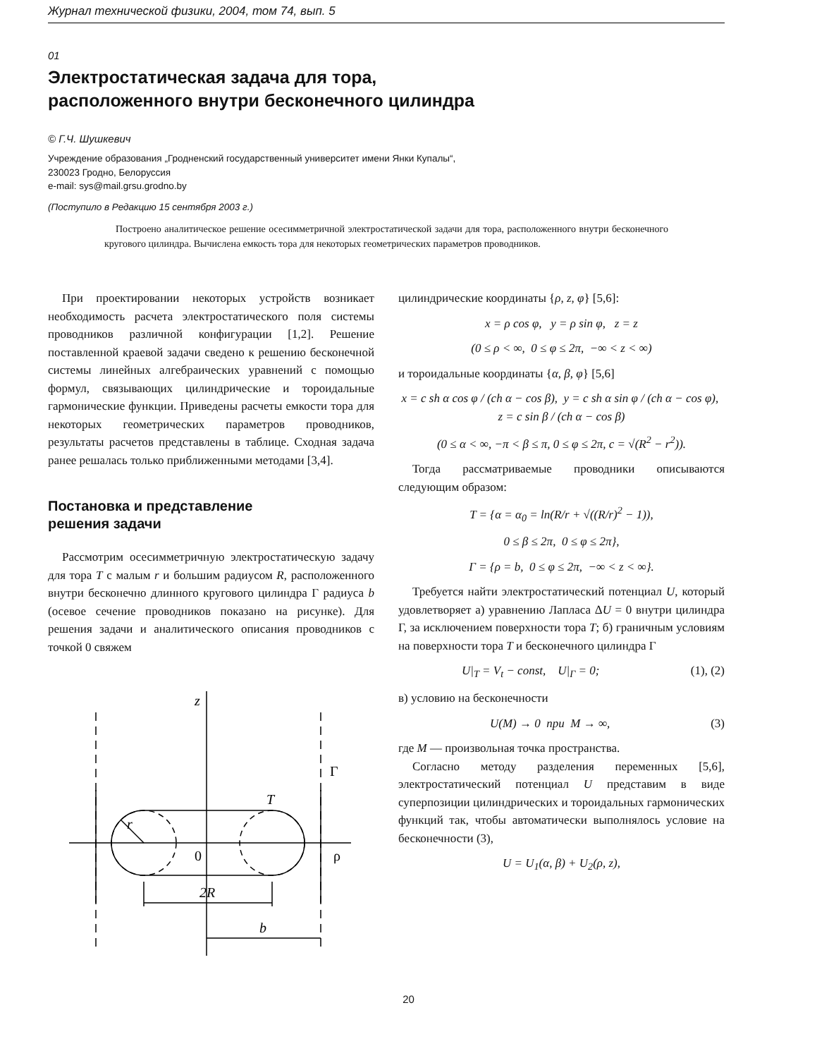Журнал технической физики, 2004, том 74, вып. 5
01
Электростатическая задача для тора,
расположенного внутри бесконечного цилиндра
© Г.Ч. Шушкевич
Учреждение образования „Гродненский государственный университет имени Янки Купалы“,
230023 Гродно, Белоруссия
e-mail: sys@mail.grsu.grodno.by
(Поступило в Редакцию 15 сентября 2003 г.)
Построено аналитическое решение осесимметричной электростатической задачи для тора, расположенного внутри бесконечного кругового цилиндра. Вычислена емкость тора для некоторых геометрических параметров проводников.
При проектировании некоторых устройств возникает необходимость расчета электростатического поля системы проводников различной конфигурации [1,2]. Решение поставленной краевой задачи сведено к решению бесконечной системы линейных алгебраических уравнений с помощью формул, связывающих цилиндрические и тороидальные гармонические функции. Приведены расчеты емкости тора для некоторых геометрических параметров проводников, результаты расчетов представлены в таблице. Сходная задача ранее решалась только приближенными методами [3,4].
Постановка и представление
решения задачи
Рассмотрим осесимметричную электростатическую задачу для тора T с малым r и большим радиусом R, расположенного внутри бесконечно длинного кругового цилиндра Γ радиуса b (осевое сечение проводников показано на рисунке). Для решения задачи и аналитического описания проводников с точкой 0 свяжем
z
Γ
T
r
0
ρ
2R
b
цилиндрические координаты {ρ, z, φ} [5,6]:
x = ρ cos φ, y = ρ sin φ, z = z
(0 ≤ ρ < ∞, 0 ≤ φ ≤ 2π, −∞ < z < ∞)
и тороидальные координаты {α, β, φ} [5,6]
x = c sh α cos φ / (ch α − cos β), y = c sh α sin φ / (ch α − cos φ), z = c sin β / (ch α − cos β)
(0 ≤ α < ∞, −π < β ≤ π, 0 ≤ φ ≤ 2π, c = √(R<sup>2</sup> − r<sup>2</sup>)).
Тогда рассматриваемые проводники описываются следующим образом:
T = {α = α<sub>0</sub> = ln(R/r + √((R/r)<sup>2</sup> − 1)),
0 ≤ β ≤ 2π, 0 ≤ φ ≤ 2π},
Γ = {ρ = b, 0 ≤ φ ≤ 2π, −∞ < z < ∞}.
Требуется найти электростатический потенциал U, который удовлетворяет а) уравнению Лапласа ΔU = 0 внутри цилиндра Γ, за исключением поверхности тора T; б) граничным условиям на поверхности тора T и бесконечного цилиндра Γ
U|<sub>T</sub> = V<sub>t</sub> − const, U|<sub>Γ</sub> = 0; (1), (2)
в) условию на бесконечности
U(M) → 0 при M → ∞, (3)
где M — произвольная точка пространства.
Согласно методу разделения переменных [5,6], электростатический потенциал U представим в виде суперпозиции цилиндрических и тороидальных гармонических функций так, чтобы автоматически выполнялось условие на бесконечности (3),
U = U<sub>1</sub>(α, β) + U<sub>2</sub>(ρ, z),
20